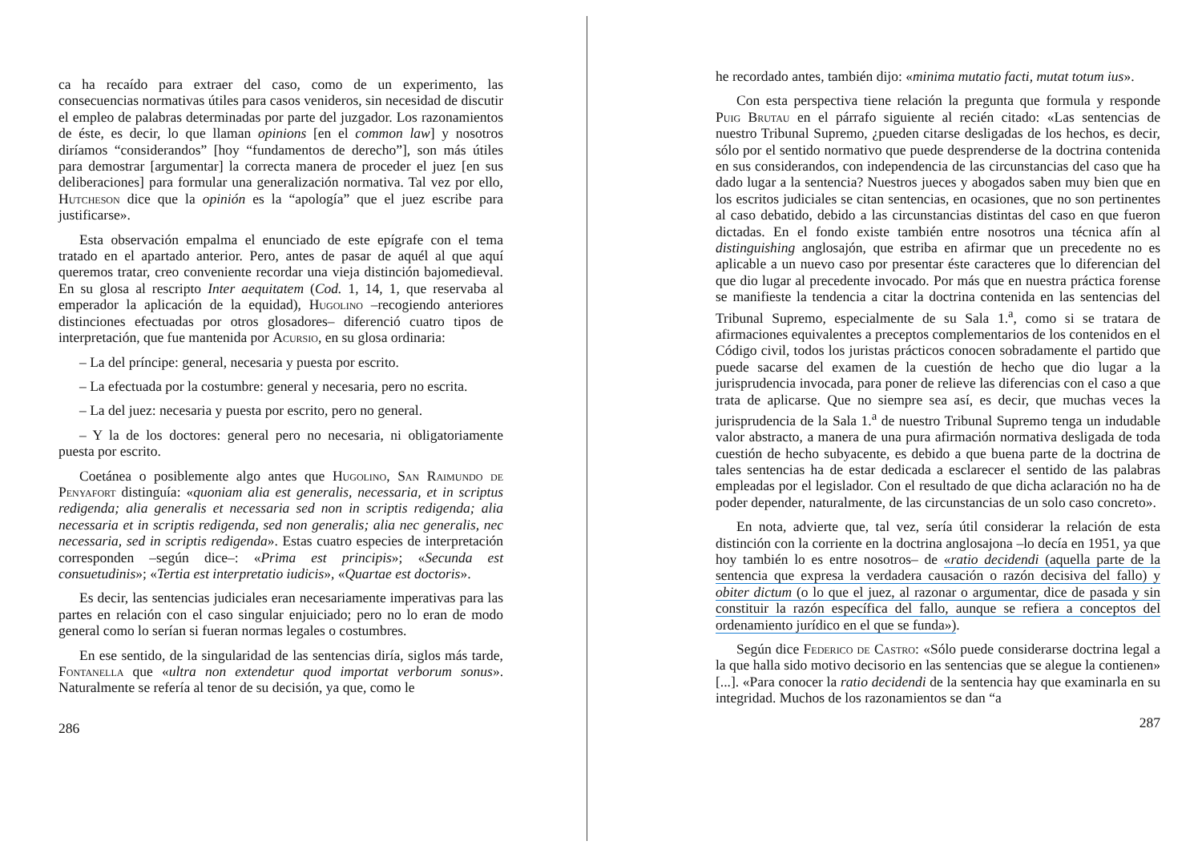ca ha recaído para extraer del caso, como de un experimento, las consecuencias normativas útiles para casos venideros, sin necesidad de discutir el empleo de palabras determinadas por parte del juzgador. Los razonamientos de éste, es decir, lo que llaman opinions [en el common law] y nosotros diríamos “considerandos” [hoy “fundamentos de derecho”], son más útiles para demostrar [argumentar] la correcta manera de proceder el juez [en sus deliberaciones] para formular una generalización normativa. Tal vez por ello, Hutcheson dice que la opinión es la “apología” que el juez escribe para justificarse».
Esta observación empalma el enunciado de este epígrafe con el tema tratado en el apartado anterior. Pero, antes de pasar de aquél al que aquí queremos tratar, creo conveniente recordar una vieja distinción bajomedieval. En su glosa al rescripto Inter aequitatem (Cod. 1, 14, 1, que reservaba al emperador la aplicación de la equidad), Hugolino –recogiendo anteriores distinciones efectuadas por otros glosadores– diferenció cuatro tipos de interpretación, que fue mantenida por Acursio, en su glosa ordinaria:
– La del príncipe: general, necesaria y puesta por escrito.
– La efectuada por la costumbre: general y necesaria, pero no escrita.
– La del juez: necesaria y puesta por escrito, pero no general.
– Y la de los doctores: general pero no necesaria, ni obligatoriamente puesta por escrito.
Coetánea o posiblemente algo antes que Hugolino, San Raimundo de Penyafort distinguía: «quoniam alia est generalis, necessaria, et in scriptus redigenda; alia generalis et necessaria sed non in scriptis redigenda; alia necessaria et in scriptis redigenda, sed non generalis; alia nec generalis, nec necessaria, sed in scriptis redigenda». Estas cuatro especies de interpretación corresponden –según dice–: «Prima est principis»; «Secunda est consuetudinis»; «Tertia est interpretatio iudicis», «Quartae est doctoris».
Es decir, las sentencias judiciales eran necesariamente imperativas para las partes en relación con el caso singular enjuiciado; pero no lo eran de modo general como lo serían si fueran normas legales o costumbres.
En ese sentido, de la singularidad de las sentencias diría, siglos más tarde, Fontanella que «ultra non extendetur quod importat verborum sonus». Naturalmente se refería al tenor de su decisión, ya que, como le
286
he recordado antes, también dijo: «minima mutatio facti, mutat totum ius».
Con esta perspectiva tiene relación la pregunta que formula y responde Puig Brutau en el párrafo siguiente al recién citado: «Las sentencias de nuestro Tribunal Supremo, ¿pueden citarse desligadas de los hechos, es decir, sólo por el sentido normativo que puede desprenderse de la doctrina contenida en sus considerandos, con independencia de las circunstancias del caso que ha dado lugar a la sentencia? Nuestros jueces y abogados saben muy bien que en los escritos judiciales se citan sentencias, en ocasiones, que no son pertinentes al caso debatido, debido a las circunstancias distintas del caso en que fueron dictadas. En el fondo existe también entre nosotros una técnica afín al distinguishing anglosajón, que estriba en afirmar que un precedente no es aplicable a un nuevo caso por presentar éste caracteres que lo diferencian del que dio lugar al precedente invocado. Por más que en nuestra práctica forense se manifieste la tendencia a citar la doctrina contenida en las sentencias del Tribunal Supremo, especialmente de su Sala 1.<sup>a</sup>, como si se tratara de afirmaciones equivalentes a preceptos complementarios de los contenidos en el Código civil, todos los juristas prácticos conocen sobradamente el partido que puede sacarse del examen de la cuestión de hecho que dio lugar a la jurisprudencia invocada, para poner de relieve las diferencias con el caso a que trata de aplicarse. Que no siempre sea así, es decir, que muchas veces la jurisprudencia de la Sala 1.<sup>a</sup> de nuestro Tribunal Supremo tenga un indudable valor abstracto, a manera de una pura afirmación normativa desligada de toda cuestión de hecho subyacente, es debido a que buena parte de la doctrina de tales sentencias ha de estar dedicada a esclarecer el sentido de las palabras empleadas por el legislador. Con el resultado de que dicha aclaración no ha de poder depender, naturalmente, de las circunstancias de un solo caso concreto».
En nota, advierte que, tal vez, sería útil considerar la relación de esta distinción con la corriente en la doctrina anglosajona –lo decía en 1951, ya que hoy también lo es entre nosotros– de «ratio decidendi (aquella parte de la sentencia que expresa la verdadera causación o razón decisiva del fallo) y obiter dictum (o lo que el juez, al razonar o argumentar, dice de pasada y sin constituir la razón específica del fallo, aunque se refiera a conceptos del ordenamiento jurídico en el que se funda»).
Según dice Federico de Castro: «Sólo puede considerarse doctrina legal a la que halla sido motivo decisorio en las sentencias que se alegue la contienen» [...]. «Para conocer la ratio decidendi de la sentencia hay que examinarla en su integridad. Muchos de los razonamientos se dan “a
287